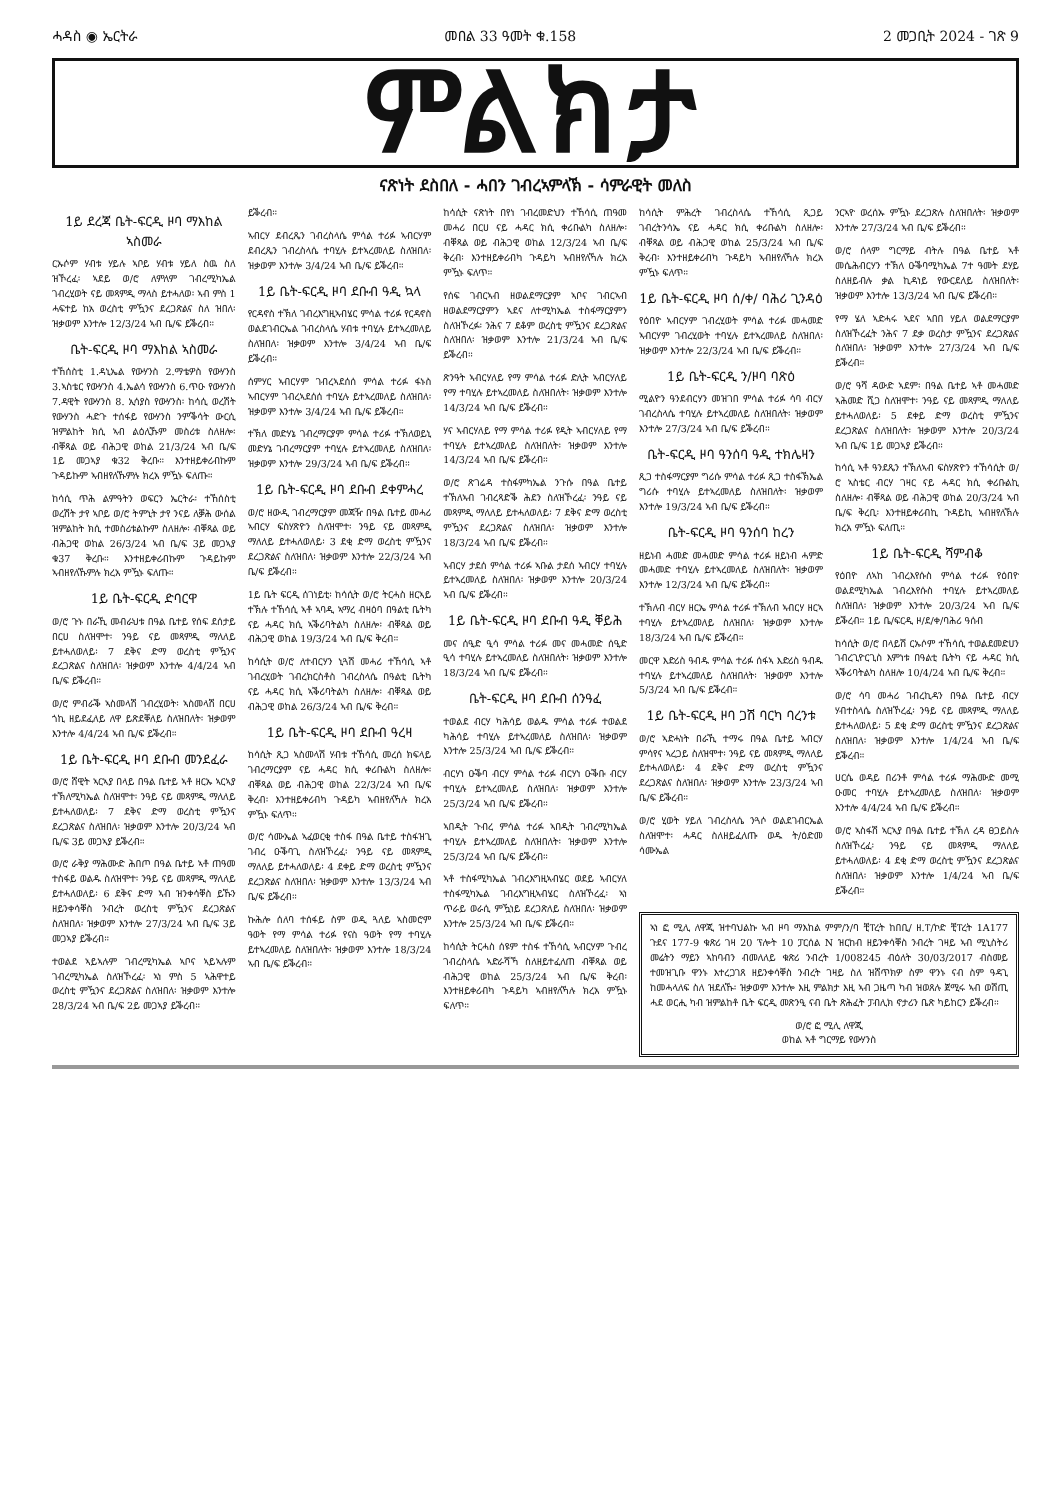ሓዳስ ◉ ኤርትራ መበል 33 ዓመት ቁ.158 2 መጋቢት 2024 - ገጽ 9
ምልክታ
ናጽነት ደስበለ - ሓበን ገብረኣምላኽ - ሳምራዊት መለስ
1ይ ደረጃ ቤት-ፍርዲ ዞባ ማእከል ኣስመራ
ርኡሶም ሃብቱ ሃይሉ ኣቦይ ሃብቱ ሃይለ ስዉ ስለ ዝኾረፈ፡ ኣደይ ወ/ሮ ለምለም ገብረሚካኤል ገብረሂወት ናይ መጻምዲ ማላስ ይተሓለወ፡ ኣብ ምስ 1 ሓፍተይ ከአ ወረስቲ ምዃንና ደረጋጽልና ስለ ዝበለ፡ ዝቃወም እንተሎ 12/3/24 ኣብ ቤ/ፍ ይቕረብ።
ቤት-ፍርዲ ዞባ ማእከል ኣስመራ
ተኸሰስቲ 1.ዳኒኤል የውሃንስ 2.ማቴዎስ የውሃንስ 3.ኣስቴር የውሃንስ 4.ኤልሳ የውሃንስ 6.ጥዑ የውሃንስ 7.ዳዊት የውሃንስ 8. ኢሳያስ የውሃንስ፡ ከሳሲ ወረሽት የውሃንስ ሓድጉ ተሰፋይ የውሃንስ ንምቕሳት ውርሲ ዝምልከት ክሲ ኣብ ልዕሊኹም መስሪቱ ስለዘሎ፡ ብቐጻል ወይ ብሕጋዊ ወከል 21/3/24 ኣብ ቤ/ፍ 1ይ መጋኣያ ቁ32 ቅረቡ። እንተዘይቀሪብኩም ጉዳይኩም ኣብዘየለኹምሉ ክረአ ምዃኑ ፍለጡ።
ከሳሲ ጥሕ ልምዓትን ወፍርን ኤርትራ፡ ተኸሰስቲ ወረሽት ታየ ኣቦይ ወ/ሮ ትምኒት ታየ ንናይ ለቓሕ ውሰል ዝምልከት ክሲ ተመስሪቱልኩም ስለዘሎ፡ ብቐጻል ወይ ብሕጋዊ ወከል 26/3/24 ኣብ ቤ/ፍ 3ይ መጋኣያ ቁ37 ቅረቡ። እንተዘይቀሪብኩም ጉዳይኩም ኣብዘየለኹምሉ ክረአ ምዃኑ ፍለጡ።
1ይ ቤት-ፍርዲ ድባርዋ
ወ/ሮ ጉኑ በራኺ መብራህቱ በዓል ቤተይ የሰፍ ደሰታይ በርሀ ስለዝሞተ፡ ንዓይ ናይ መጻምዲ ማለለይ ይተሓለወለይ፡ 7 ደቅና ድማ ወረስቲ ምዃንና ደረጋጽልና ስለዝበለ፡ ዝቃወም እንተሎ 4/4/24 ኣብ ቤ/ፍ ይቕረብ።
ወ/ሮ ምብራቕ ኣስመላሽ ገብረሂወት፡ ኣስመላሽ በርሀ ጎኪ ዘይደፈለይ ለዋ ይጽደቐለይ ስለዝበለት፡ ዝቃወም እንተሎ 4/4/24 ኣብ ቤ/ፍ ይቕረብ።
1ይ ቤት-ፍርዲ ዞባ ደቡብ መንደፈራ
ወ/ሮ ሸዊት ኣርኣያ በላይ በዓል ቤተይ ኣቶ ዘርኡ ኣርኣያ ተኽለሚካኤል ስለዝሞተ፡ ንዓይ ናይ መጻምዲ ማለለይ ይተሓለወለይ፡ 7 ደቅና ድማ ወረስቲ ምዃንና ደረጋጽልና ስለዝበለ፡ ዝቃወም እንተሎ 20/3/24 ኣብ ቤ/ፍ 3ይ መጋኣያ ይቕረብ።
ወ/ሮ ራቅያ ማሕሙድ ሕበጦ በዓል ቤተይ ኣቶ ጠዓመ ተስፋይ ወልዱ ስለዝሞተ፡ ንዓይ ናይ መጻምዲ ማለለይ ይተሓለወለይ፡ 6 ደቅና ድማ ኣብ ዝንቀሳቐስ ይኹን ዘይንቀሳቐስ ንብረት ወረስቲ ምዃንና ደረጋጽልና ስለዝበለ፡ ዝቃወም እንተሎ 27/3/24 ኣብ ቤ/ፍ 3ይ መጋኣያ ይቕረብ።
ተወልደ ኣይኣሉም ገብረሚካኤል ኣቦና ኣይኣሉም ገብረሚካኤል ስለዝኾረፈ፡ ኣነ ምስ 5 ኣሕዋተይ ወረስቲ ምዃንና ደረጋጽልና ስለዝበለ፡ ዝቃወም እንተሎ 28/3/24 ኣብ ቤ/ፍ 2ይ መጋኣያ ይቕረብ።
ይቕረብ።
ኣብርሃ ደብረጼን ገብረስላሴ ምሳል ተሪፉ ኣብርሃም ደብረጼን ገብረስላሴ ተባሂሉ ይተኣረመለይ ስለዝበለ፡ ዝቃወም እንተሎ 3/4/24 ኣብ ቤ/ፍ ይቕረብ።
1ይ ቤት-ፍርዲ ዞባ ደቡብ ዓዲ ኳላ
የርዳኖስ ተኽለ ገብረእግዚኣብሄር ምሳል ተሪፉ የርዳኖስ ወልደገብርኤል ገብረስላሴ ሃብቱ ተባሂሉ ይተኣረመለይ ስለዝበለ፡ ዝቃወም እንተሎ 3/4/24 ኣብ ቤ/ፍ ይቕረብ።
ሰምሃር ኣብርሃም ገብረኣደሰሰ ምሳል ተሪፉ ፋኑስ ኣብርሃም ገብረኣደሰሰ ተባሂሉ ይተኣረመለይ ስለዝበለ፡ ዝቃወም እንተሎ 3/4/24 ኣብ ቤ/ፍ ይቕረብ።
ተኽለ መድሃኔ ገብረማርያም ምሳል ተሪፉ ተኽለወይኒ መድሃኔ ገብረማርያም ተባሂሉ ይተኣረመለይ ስለዝበለ፡ ዝቃወም እንተሎ 29/3/24 ኣብ ቤ/ፍ ይቕረብ።
1ይ ቤት-ፍርዲ ዞባ ደቡብ ደቀምሓረ
ወ/ሮ ዘውዲ ገብረማርያም መጃዥ በዓል ቤተይ መሓሪ ኣብርሃ ፍስሃጽዮን ስለዝሞተ፡ ንዓይ ናይ መጻምዲ ማለለይ ይተሓለወለይ፡ 3 ደቂ ድማ ወረስቲ ምዃንና ደረጋጽልና ስለዝበለ፡ ዝቃወም እንተሎ 22/3/24 ኣብ ቤ/ፍ ይቕረብ።
1ይ ቤት ፍርዲ ሰገነይቲ፡ ከሳሲት ወ/ሮ ትርሓስ ዘርኣይ ተኽሉ ተኸሳሲ ኣቶ ኣባዲ ኣማረ ብዛዕባ በዓልቲ ቤትካ ናይ ሓዳር ክሲ ኣቕሪባትልካ ስለዘሎ፡ ብቐጻል ወይ ብሕጋዊ ወከል 19/3/24 ኣብ ቤ/ፍ ቅረብ።
ከሳሲት ወ/ሮ ለተብርሃን ኒጓሽ መሓሪ ተኸሳሲ ኣቶ ገብረሂወት ገብረክርስቶስ ገብረስላሴ በዓልቲ ቤትካ ናይ ሓዳር ክሲ ኣቕሪባትልካ ስለዘሎ፡ ብቐጻል ወይ ብሕጋዊ ወከል 26/3/24 ኣብ ቤ/ፍ ቅረብ።
1ይ ቤት-ፍርዲ ዞባ ደቡብ ዓረዛ
ከሳሲት ጺጋ ኣስመላሽ ሃብቱ ተኸሳሲ መረሰ ክፍላይ ገብረማርያም ናይ ሓዳር ክሲ ቀሪቡልካ ስለዘሎ፡ ብቐጻል ወይ ብሕጋዊ ወከል 22/3/24 ኣብ ቤ/ፍ ቅረብ፡ እንተዘይቀሪብካ ጉዳይካ ኣብዘየለኻሉ ክረአ ምዃኑ ፍለጥ።
ወ/ሮ ሳሙኤል ኣፈወርቂ ተስፋ በዓል ቤተይ ተስፋዝጊ ገብረ ዑቕባጊ ስለዝኾረፈ፡ ንዓይ ናይ መጻምዲ ማለለይ ይተሓለወለይ፡ 4 ደቀይ ድማ ወረስቲ ምዃንና ደረጋጽልና ስለዝበለ፡ ዝቃወም እንተሎ 13/3/24 ኣብ ቤ/ፍ ይቕረብ።
ኩሕሎ ሰለባ ተሰፋይ ስም ወዲ ጓለይ ኣስመሮም ዓወት የማ ምሳል ተሪፉ የናስ ዓወት የማ ተባሂሉ ይተኣረመለይ ስለዝበለት፡ ዝቃወም እንተሎ 18/3/24 ኣብ ቤ/ፍ ይቕረብ።
ከሳሲት ናጽነት በየነ ገብረመድህን ተኸሳሲ ጠዓመ መሓሪ በርሀ ናይ ሓዳር ክሲ ቀሪቡልካ ስለዘሎ፡ ብቐጻል ወይ ብሕጋዊ ወከል 12/3/24 ኣብ ቤ/ፍ ቅረብ፡ እንተዘይቀሪብካ ጉዳይካ ኣብዘየለኻሉ ክረአ ምዃኑ ፍለጥ።
የሰፍ ገብርኣብ ዘወልደማርያም ኣቦና ገብርኣብ ዘወልደማርያምን ኣደና ለተሚካኤል ተስፋማርያምን ስለዝኾረፉ፡ ንሕና 7 ደቆም ወረስቲ ምዃንና ደረጋጽልና ስለዝበለ፡ ዝቃወም እንተሎ 21/3/24 ኣብ ቤ/ፍ ይቕረብ።
ጽንዓት ኣብርሃለይ የማ ምሳል ተሪፉ ድሊት ኣብርሃለይ የማ ተባሂሉ ይተኣረመለይ ስለዝበለት፡ ዝቃወም እንተሎ 14/3/24 ኣብ ቤ/ፍ ይቕረብ።
ሃና ኣብርሃለይ የማ ምሳል ተሪፉ የዲት ኣብርሃለይ የማ ተባሂሉ ይተኣረመለይ ስለዝበለት፡ ዝቃወም እንተሎ 14/3/24 ኣብ ቤ/ፍ ይቕረብ።
ወ/ሮ ጽገሬዳ ተስፋምካኤል ንጉሱ በዓል ቤተይ ተኽለኣብ ገብረጻድቕ ሕደን ስለዝኾረፈ፡ ንዓይ ናይ መጻምዲ ማለለይ ይተሓለወለይ፡ 7 ደቅና ድማ ወረስቲ ምዃንና ደረጋጽልና ስለዝበለ፡ ዝቃወም እንተሎ 18/3/24 ኣብ ቤ/ፍ ይቕረብ።
ኣብርሃ ታደሰ ምሳል ተሪፉ ኣቡል ታደሰ ኣብርሃ ተባሂሉ ይተኣረመለይ ስለዝበለ፡ ዝቃወም እንተሎ 20/3/24 ኣብ ቤ/ፍ ይቕረብ።
1ይ ቤት-ፍርዲ ዞባ ደቡብ ዓዲ ቐይሕ
መና ሰዒድ ዒሳ ምሳል ተሪፉ መና መሓመድ ሰዒድ ዒሳ ተባሂሉ ይተኣረመለይ ስለዝበለት፡ ዝቃወም እንተሎ 18/3/24 ኣብ ቤ/ፍ ይቕረብ።
ቤት-ፍርዲ ዞባ ደቡብ ሰንዓፈ
ተወልደ ብርሃ ካሕሳይ ወልዱ ምሳል ተሪፉ ተወልደ ካሕሳይ ተባሂሉ ይተኣረመለይ ስለዝበለ፡ ዝቃወም እንተሎ 25/3/24 ኣብ ቤ/ፍ ይቕረብ።
ብርሃነ ዑቕባ ብርሃ ምሳል ተሪፉ ብርሃነ ዑቕቡ ብርሃ ተባሂሉ ይተኣረመለይ ስለዝበለ፡ ዝቃወም እንተሎ 25/3/24 ኣብ ቤ/ፍ ይቕረብ።
ኣበዲት ጉብረ ምሳል ተሪፉ ኣበዲት ገብረሚካኤል ተባሂሉ ይተኣረመለይ ስለዝበለት፡ ዝቃወም እንተሎ 25/3/24 ኣብ ቤ/ፍ ይቕረብ።
ኣቶ ተስፋሚካኤል ገብረእግዚኣብሄር ወደይ ኣብርሃለ ተስፋሚካኤል ገብረእግዚኣብሄር ስለዝኾረፈ፡ ኣነ ጥራይ ወራሲ ምዃነይ ደረጋጽለይ ስለዝበለ፡ ዝቃወም እንተሎ 25/3/24 ኣብ ቤ/ፍ ይቕረብ።
ከሳሲት ትርሓስ ሰዩም ተስፋ ተኸሳሲ ኣብርሃም ጉብረ ገብረስላሴ ኣድራሻኻ ስለዘይተፈለጠ ብቐጻል ወይ ብሕጋዊ ወከል 25/3/24 ኣብ ቤ/ፍ ቅረብ፡ እንተዘይቀሪብካ ጉዳይካ ኣብዘየለኻሉ ክረአ ምዃኑ ፍለጥ።
ከሳሲት ምሕረት ገብረስላሴ ተኸሳሲ ጺጋይ ገብረትንሳኤ ናይ ሓዳር ክሲ ቀሪቡልካ ስለዘሎ፡ ብቐጻል ወይ ብሕጋዊ ወከል 25/3/24 ኣብ ቤ/ፍ ቅረብ፡ እንተዘይቀሪብካ ጉዳይካ ኣብዘየለኻሉ ክረአ ምዃኑ ፍለጥ።
1ይ ቤት-ፍርዲ ዞባ ሰ/ቀ/ ባሕሪ ጊንዳዕ
የዕበዮ ኣብርሃም ገብረሂወት ምሳል ተሪፉ መሓመድ ኣብርሃም ገብረሂወት ተባሂሉ ይተኣረመለይ ስለዝበለ፡ ዝቃወም እንተሎ 22/3/24 ኣብ ቤ/ፍ ይቕረብ።
1ይ ቤት-ፍርዲ ን/ዞባ ባጽዕ
ሚልዮን ዓንደብርሃን መዝገበ ምሳል ተሪፉ ሳባ ብርሃ ገብረስላሴ ተባሂሉ ይተኣረመለይ ስለዝበለት፡ ዝቃወም እንተሎ 27/3/24 ኣብ ቤ/ፍ ይቕረብ።
ቤት-ፍርዲ ዞባ ዓንሰባ ዓዲ ተክሌዛን
ጺጋ ተስፋማርያም ግሪሱ ምሳል ተሪፉ ጺጋ ተስፋኽኤል ግሪሱ ተባሂሉ ይተኣረመለይ ስለዝበለት፡ ዝቃወም እንተሎ 19/3/24 ኣብ ቤ/ፍ ይቕረብ።
ቤት-ፍርዲ ዞባ ዓንሰባ ከረን
ዘይነብ ሓመድ መሓመድ ምሳል ተሪፉ ዘይነብ ሓምድ መሓመድ ተባሂሉ ይተኣረመለይ ስለዝበለት፡ ዝቃወም እንተሎ 12/3/24 ኣብ ቤ/ፍ ይቕረብ።
ተኽለብ ብርሃ ዘርኤ ምሳል ተሪፉ ተኽለብ ኣብርሃ ዘርኣ ተባሂሉ ይተኣረመለይ ስለዝበለ፡ ዝቃወም እንተሎ 18/3/24 ኣብ ቤ/ፍ ይቕረብ።
መርዋ እድሪስ ዓብዱ ምሳል ተሪፉ ሰፋኣ እድሪስ ዓብዱ ተባሂሉ ይተኣረመለይ ስለዝበለት፡ ዝቃወም እንተሎ 5/3/24 ኣብ ቤ/ፍ ይቕረብ።
1ይ ቤት-ፍርዲ ዞባ ጋሽ ባርካ ባረንቱ
ወ/ሮ ኣድሓነት በራኺ ተማሩ በዓል ቤተይ ኣብርሃ ምሳየና ኣረጋይ ስለዝሞተ፡ ንዓይ ናይ መጻምዲ ማለለይ ይተሓለወለይ፡ 4 ደቅና ድማ ወረስቲ ምዃንና ደረጋጽልና ስለዝበለ፡ ዝቃወም እንተሎ 23/3/24 ኣብ ቤ/ፍ ይቕረብ።
ወ/ሮ ሂወት ሃይለ ገብረስላሴ ንጓሶ ወልደገብርኤል ስለዝሞተ፡ ሓዳር ስለዘይፈለጡ ወዱ ት/ዕድመ ሳሙኤል
ንርኣዮ ወረሰኡ ምዃኑ ደረጋጽሉ ስለዝበለት፡ ዝቃወም እንተሎ 27/3/24 ኣብ ቤ/ፍ ይቕረብ።
ወ/ሮ ሰላም ግርማይ ብትሉ በዓል ቤተይ ኣቶ መሴሕብርሃን ተኽለ ዑቕባሚካኤል 7ተ ዓመት ደሃይ ስለዘይብሉ ቃል ኪዳነይ የውርደለይ ስለዝበለት፡ ዝቃወም እንተሎ 13/3/24 ኣብ ቤ/ፍ ይቕረብ።
የማ ሄለ ኣድሓሩ ኣደና ኣበበ ሃይለ ወልደማርያም ስለዝኾረፈት ንሕና 7 ደቃ ወረስታ ምዃንና ደረጋጽልና ስለዝበለ፡ ዝቃወም እንተሎ 27/3/24 ኣብ ቤ/ፍ ይቕረብ።
ወ/ሮ ዓሻ ዳውድ ኣደም፡ በዓል ቤተይ ኣቶ መሓመድ ኣሕመድ ሺጋ ስለዝሞተ፡ ንዓይ ናይ መጻምዲ ማለለይ ይተሓለወለይ፡ 5 ደቀይ ድማ ወረስቲ ምዃንና ደረጋጽልና ስለዝበለት፡ ዝቃወም እንተሎ 20/3/24 ኣብ ቤ/ፍ 1ይ መጋኣያ ይቕረብ።
ከሳሲ ኣቶ ዓንደጼን ተኽለኣብ ፍስሃጽዮን ተኸሳሲት ወ/ሮ ኣስቴር ብርሃ ገዛር ናይ ሓዳር ክሲ ቀሪቡልኪ ስለዘሎ፡ ብቐጻል ወይ ብሕጋዊ ወከል 20/3/24 ኣብ ቤ/ፍ ቅረቢ፡ እንተዘይቀሪብኪ ጉዳይኪ ኣብዘየለኽሉ ክረአ ምዃኑ ፍለጢ።
1ይ ቤት-ፍርዲ ሻምብቆ
የዕበዮ ለኣከ ገብረእየሱስ ምሳል ተሪፉ የዕበዮ ወልደሚካኤል ገብረእየሱስ ተባሂሉ ይተኣረመለይ ስለዝበለ፡ ዝቃወም እንተሎ 20/3/24 ኣብ ቤ/ፍ ይቕረብ። 1ይ ቤ/ፍርዲ ዞ/ደ/ቀ/ባሕሪ ዓሰብ
ከሳሲት ወ/ሮ በላይሽ ርኡሶም ተኸሳሲ ተወልደመድሀን ገብረጊዮርጊስ እምነቱ በዓልቲ ቤትካ ናይ ሓዳር ክሲ ኣቕሪባትልካ ስለዘሎ 10/4/24 ኣብ ቤ/ፍ ቅረብ።
ወ/ሮ ሳባ መሓሪ ገብረኪዳን በዓል ቤተይ ብርሃ ሃብተስላሴ ስለዝኾረፈ፡ ንዓይ ናይ መጻምዲ ማለለይ ይተሓለወለይ፡ 5 ደቂ ድማ ወረስቲ ምዃንና ደረጋጽልና ስለዝበለ፡ ዝቃወም እንተሎ 1/4/24 ኣብ ቤ/ፍ ይቕረብ።
ሀርሴ ወዳይ በሪንቶ ምሳል ተሪፉ ማሕሙድ መሚ ዑመር ተባሂሉ ይተኣረመለይ ስለዝበለ፡ ዝቃወም እንተሎ 4/4/24 ኣብ ቤ/ፍ ይቕረብ።
ወ/ሮ ኣስፋሽ ኣርኣያ በዓል ቤተይ ተኽለ ረዳ ፀጋይስሉ ስለዝኾረፈ፡ ንዓይ ናይ መጻምዲ ማለለይ ይተሓለወለይ፡ 4 ደቂ ድማ ወረስቲ ምዃንና ደረጋጽልና ስለዝበለ፡ ዝቃወም እንተሎ 1/4/24 ኣብ ቤ/ፍ ይቕረብ።
ኣነ ፎ ሚሊ ለዋጂ ዝተባህልኩ ኣብ ዞባ ማእከል ምም/ን/ባ ቺፐረት ከበቢ/ ዘ.ፐ/ኮድ ቺፐረት 1A177 ጉደና 177-9 ቁጽሪ ገዛ 20 ፕሎት 10 ፓርሰል N ዝርከብ ዘይንቀሳቐስ ንብረት ገዛይ ኣብ ሚኒስትሪ መሬትን ማይን ኣከባብን ብመለለይ ቁጽሪ ንብረት 1/008245 ብዕለት 30/03/2017 ብስመይ ተመዝጊቡ ዋንኑ እተረጋገጸ ዘይንቀሳቐስ ንብረት ገዛይ ስለ ዝሸጥክዎ ስም ዋንኑ ናብ ስም ዓዳጊ ከመሓላለፍ ስለ ዝደለኹ፡ ዝቃወም እንተሎ እዚ ምልክታ እዚ ኣብ ጋዜጣ ካብ ዝወጸሉ ጀሚሩ ኣብ ወሽጢ ሓደ ወርሒ ካብ ዝምልከቶ ቤት ፍርዲ መጽንዒ ናብ ቤት ጽሕፈት ፓብሊክ ኖታሪን ቤጽ ካይከርን ይቕረብ።
ወ/ሮ ፎ ሚሊ ለዋጂ
ወከል ኣቶ ግርማይ የውሃንስ